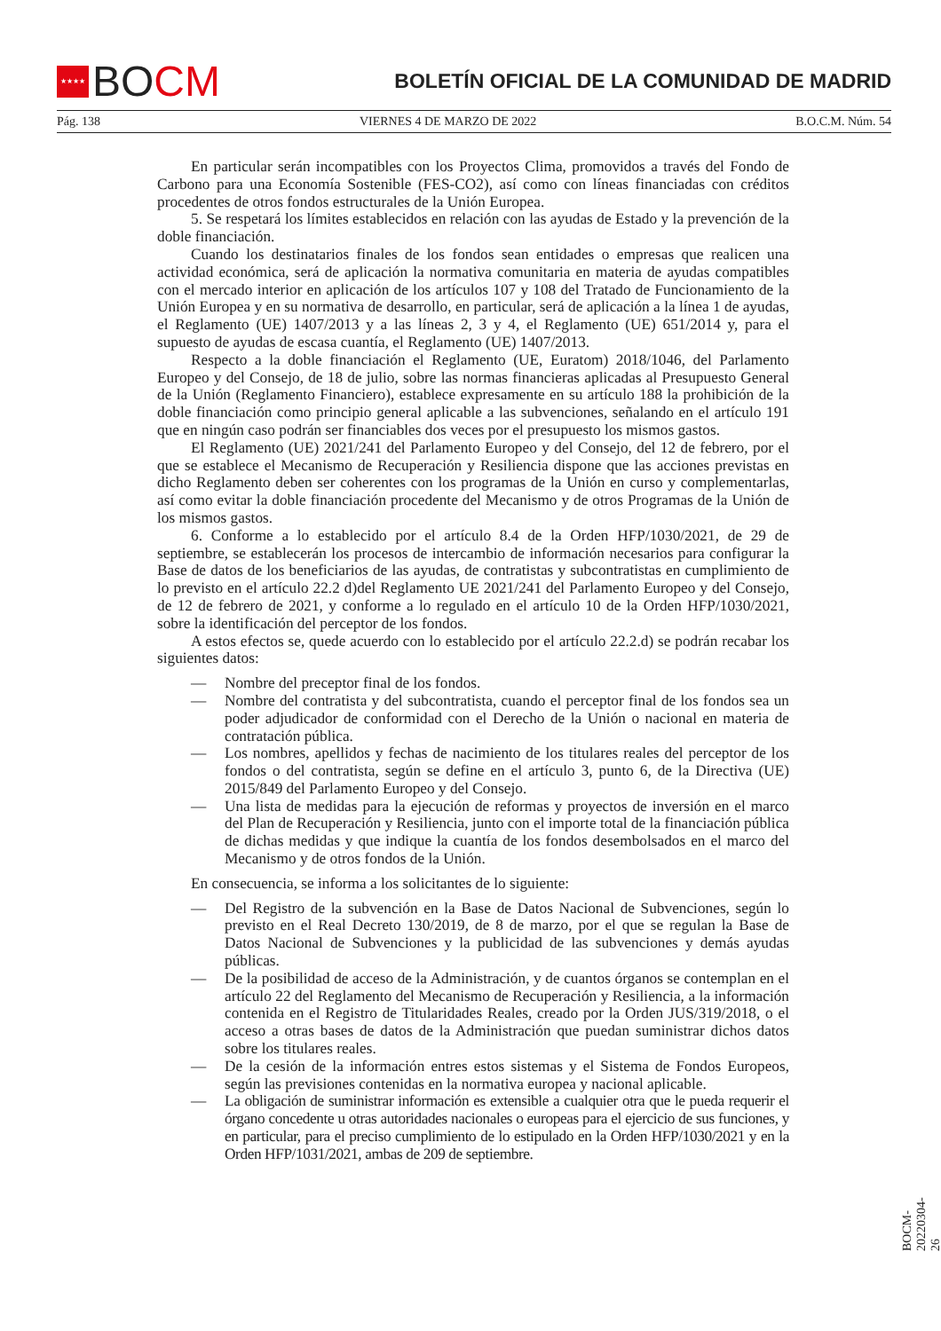★★★★
BO CM
BOLETÍN OFICIAL DE LA COMUNIDAD DE MADRID
Pág. 138 VIERNES 4 DE MARZO DE 2022 B.O.C.M. Núm. 54
En particular serán incompatibles con los Proyectos Clima, promovidos a través del Fondo de Carbono para una Economía Sostenible (FES-CO2), así como con líneas financiadas con créditos procedentes de otros fondos estructurales de la Unión Europea.
5. Se respetará los límites establecidos en relación con las ayudas de Estado y la prevención de la doble financiación.
Cuando los destinatarios finales de los fondos sean entidades o empresas que realicen una actividad económica, será de aplicación la normativa comunitaria en materia de ayudas compatibles con el mercado interior en aplicación de los artículos 107 y 108 del Tratado de Funcionamiento de la Unión Europea y en su normativa de desarrollo, en particular, será de aplicación a la línea 1 de ayudas, el Reglamento (UE) 1407/2013 y a las líneas 2, 3 y 4, el Reglamento (UE) 651/2014 y, para el supuesto de ayudas de escasa cuantía, el Reglamento (UE) 1407/2013.
Respecto a la doble financiación el Reglamento (UE, Euratom) 2018/1046, del Parlamento Europeo y del Consejo, de 18 de julio, sobre las normas financieras aplicadas al Presupuesto General de la Unión (Reglamento Financiero), establece expresamente en su artículo 188 la prohibición de la doble financiación como principio general aplicable a las subvenciones, señalando en el artículo 191 que en ningún caso podrán ser financiables dos veces por el presupuesto los mismos gastos.
El Reglamento (UE) 2021/241 del Parlamento Europeo y del Consejo, del 12 de febrero, por el que se establece el Mecanismo de Recuperación y Resiliencia dispone que las acciones previstas en dicho Reglamento deben ser coherentes con los programas de la Unión en curso y complementarlas, así como evitar la doble financiación procedente del Mecanismo y de otros Programas de la Unión de los mismos gastos.
6. Conforme a lo establecido por el artículo 8.4 de la Orden HFP/1030/2021, de 29 de septiembre, se establecerán los procesos de intercambio de información necesarios para configurar la Base de datos de los beneficiarios de las ayudas, de contratistas y subcontratistas en cumplimiento de lo previsto en el artículo 22.2 d)del Reglamento UE 2021/241 del Parlamento Europeo y del Consejo, de 12 de febrero de 2021, y conforme a lo regulado en el artículo 10 de la Orden HFP/1030/2021, sobre la identificación del perceptor de los fondos.
A estos efectos se, quede acuerdo con lo establecido por el artículo 22.2.d) se podrán recabar los siguientes datos:
— Nombre del preceptor final de los fondos.
— Nombre del contratista y del subcontratista, cuando el perceptor final de los fondos sea un poder adjudicador de conformidad con el Derecho de la Unión o nacional en materia de contratación pública.
— Los nombres, apellidos y fechas de nacimiento de los titulares reales del perceptor de los fondos o del contratista, según se define en el artículo 3, punto 6, de la Directiva (UE) 2015/849 del Parlamento Europeo y del Consejo.
— Una lista de medidas para la ejecución de reformas y proyectos de inversión en el marco del Plan de Recuperación y Resiliencia, junto con el importe total de la financiación pública de dichas medidas y que indique la cuantía de los fondos desembolsados en el marco del Mecanismo y de otros fondos de la Unión.
En consecuencia, se informa a los solicitantes de lo siguiente:
— Del Registro de la subvención en la Base de Datos Nacional de Subvenciones, según lo previsto en el Real Decreto 130/2019, de 8 de marzo, por el que se regulan la Base de Datos Nacional de Subvenciones y la publicidad de las subvenciones y demás ayudas públicas.
— De la posibilidad de acceso de la Administración, y de cuantos órganos se contemplan en el artículo 22 del Reglamento del Mecanismo de Recuperación y Resiliencia, a la información contenida en el Registro de Titularidades Reales, creado por la Orden JUS/319/2018, o el acceso a otras bases de datos de la Administración que puedan suministrar dichos datos sobre los titulares reales.
— De la cesión de la información entres estos sistemas y el Sistema de Fondos Europeos, según las previsiones contenidas en la normativa europea y nacional aplicable.
— La obligación de suministrar información es extensible a cualquier otra que le pueda requerir el órgano concedente u otras autoridades nacionales o europeas para el ejercicio de sus funciones, y en particular, para el preciso cumplimiento de lo estipulado en la Orden HFP/1030/2021 y en la Orden HFP/1031/2021, ambas de 209 de septiembre.
BOCM-20220304-26